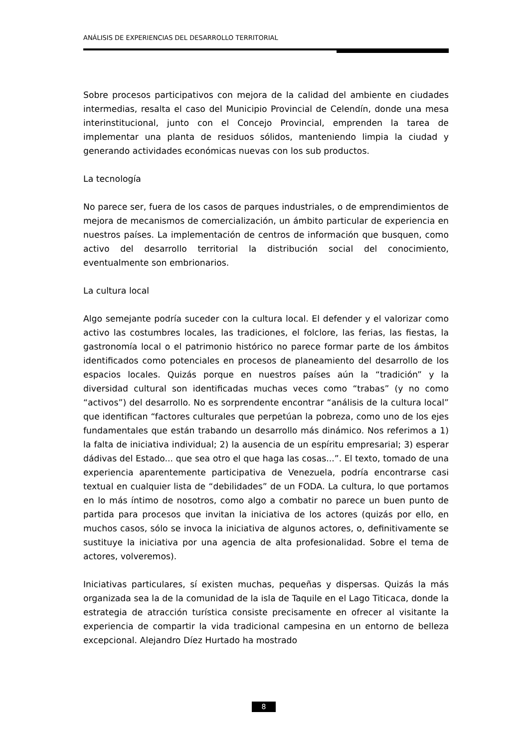ANÁLISIS DE EXPERIENCIAS DEL DESARROLLO TERRITORIAL
Sobre procesos participativos con mejora de la calidad del ambiente en ciudades intermedias, resalta el caso del Municipio Provincial de Celendín, donde una mesa interinstitucional, junto con el Concejo Provincial, emprenden la tarea de implementar una planta de residuos sólidos, manteniendo limpia la ciudad y generando actividades económicas nuevas con los sub productos.
La tecnología
No parece ser, fuera de los casos de parques industriales, o de emprendimientos de mejora de mecanismos de comercialización, un ámbito particular de experiencia en nuestros países. La implementación de centros de información que busquen, como activo del desarrollo territorial la distribución social del conocimiento, eventualmente son embrionarios.
La cultura local
Algo semejante podría suceder con la cultura local. El defender y el valorizar como activo las costumbres locales, las tradiciones, el folclore, las ferias, las fiestas, la gastronomía local o el patrimonio histórico no parece formar parte de los ámbitos identificados como potenciales en procesos de planeamiento del desarrollo de los espacios locales. Quizás porque en nuestros países aún la “tradición” y la diversidad cultural son identificadas muchas veces como “trabas” (y no como “activos”) del desarrollo. No es sorprendente encontrar “análisis de la cultura local” que identifican “factores culturales que perpetúan la pobreza, como uno de los ejes fundamentales que están trabando un desarrollo más dinámico. Nos referimos a 1) la falta de iniciativa individual; 2) la ausencia de un espíritu empresarial; 3) esperar dádivas del Estado... que sea otro el que haga las cosas...”. El texto, tomado de una experiencia aparentemente participativa de Venezuela, podría encontrarse casi textual en cualquier lista de “debilidades” de un FODA. La cultura, lo que portamos en lo más íntimo de nosotros, como algo a combatir no parece un buen punto de partida para procesos que invitan la iniciativa de los actores (quizás por ello, en muchos casos, sólo se invoca la iniciativa de algunos actores, o, definitivamente se sustituye la iniciativa por una agencia de alta profesionalidad. Sobre el tema de actores, volveremos).
Iniciativas particulares, sí existen muchas, pequeñas y dispersas. Quizás la más organizada sea la de la comunidad de la isla de Taquile en el Lago Titicaca, donde la estrategia de atracción turística consiste precisamente en ofrecer al visitante la experiencia de compartir la vida tradicional campesina en un entorno de belleza excepcional. Alejandro Díez Hurtado ha mostrado
8